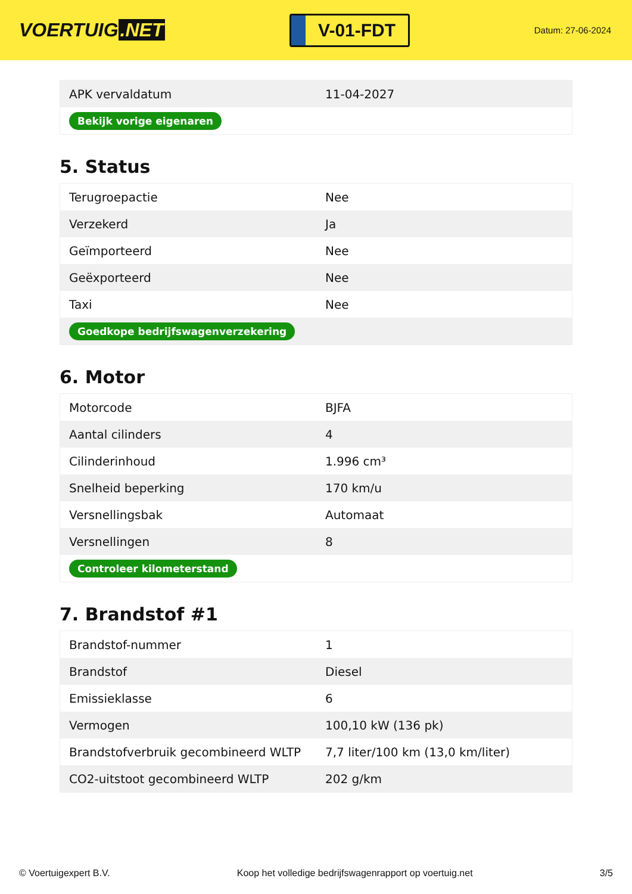VOERTUIG.NET
V-01-FDT
Datum: 27-06-2024
| APK vervaldatum | 11-04-2027 |
| Bekijk vorige eigenaren | |
5. Status
| Terugroepactie | Nee |
| Verzekerd | Ja |
| Geïmporteerd | Nee |
| Geëxporteerd | Nee |
| Taxi | Nee |
| Goedkope bedrijfswagenverzekering | |
6. Motor
| Motorcode | BJFA |
| Aantal cilinders | 4 |
| Cilinderinhoud | 1.996 cm³ |
| Snelheid beperking | 170 km/u |
| Versnellingsbak | Automaat |
| Versnellingen | 8 |
| Controleer kilometerstand | |
7. Brandstof #1
| Brandstof-nummer | 1 |
| Brandstof | Diesel |
| Emissieklasse | 6 |
| Vermogen | 100,10 kW (136 pk) |
| Brandstofverbruik gecombineerd WLTP | 7,7 liter/100 km (13,0 km/liter) |
| CO2-uitstoot gecombineerd WLTP | 202 g/km |
© Voertuigexpert B.V. Koop het volledige bedrijfswagenrapport op voertuig.net 3/5